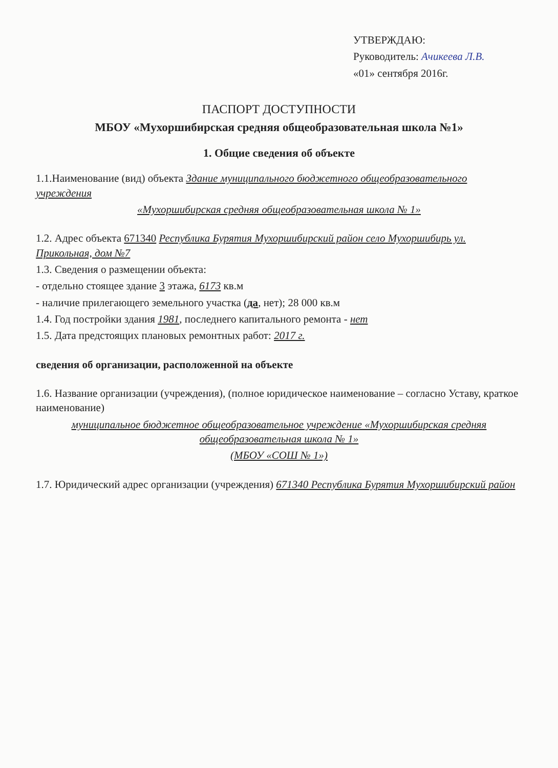УТВЕРЖДАЮ:
Руководитель: Ачикеева Л.В.
«01» сентября 2016г.
ПАСПОРТ ДОСТУПНОСТИ
МБОУ «Мухоршибирская средняя общеобразовательная школа №1»
1. Общие сведения об объекте
1.1.Наименование (вид) объекта Здание муниципального бюджетного общеобразовательного учреждения
«Мухоршибирская средняя общеобразовательная школа № 1»
1.2. Адрес объекта 671340 Республика Бурятия Мухоршибирский район село Мухоршибирь ул. Прикольная, дом №7
1.3. Сведения о размещении объекта:
- отдельно стоящее здание 3 этажа, 6173 кв.м
- наличие прилегающего земельного участка (да, нет); 28 000 кв.м
1.4. Год постройки здания 1981, последнего капитального ремонта - нет
1.5. Дата предстоящих плановых ремонтных работ: 2017 г.
сведения об организации, расположенной на объекте
1.6. Название организации (учреждения), (полное юридическое наименование – согласно Уставу, краткое наименование)
муниципальное бюджетное общеобразовательное учреждение «Мухоршибирская средняя общеобразовательная школа № 1»
(МБОУ «СОШ № 1»)
1.7. Юридический адрес организации (учреждения) 671340 Республика Бурятия Мухоршибирский район